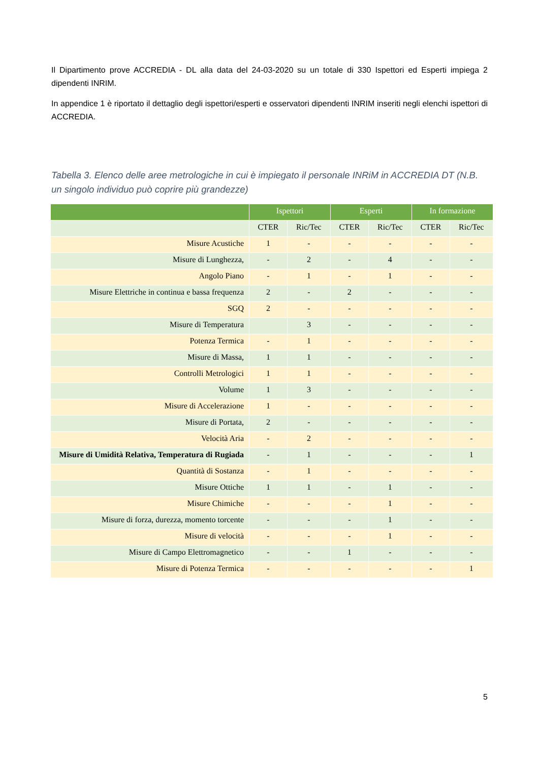Il Dipartimento prove ACCREDIA - DL alla data del 24-03-2020 su un totale di 330 Ispettori ed Esperti impiega 2 dipendenti INRIM.
In appendice 1 è riportato il dettaglio degli ispettori/esperti e osservatori dipendenti INRIM inseriti negli elenchi ispettori di ACCREDIA.
Tabella 3. Elenco delle aree metrologiche in cui è impiegato il personale INRiM in ACCREDIA DT (N.B. un singolo individuo può coprire più grandezze)
| | Ispettori | | Esperti | | In formazione | |
| --- | --- | --- | --- | --- | --- | --- |
| | CTER | Ric/Tec | CTER | Ric/Tec | CTER | Ric/Tec |
| Misure Acustiche | 1 | - | - | - | - | - |
| Misure di Lunghezza, | - | 2 | - | 4 | - | - |
| Angolo Piano | - | 1 | - | 1 | - | - |
| Misure Elettriche in continua e bassa frequenza | 2 | - | 2 | - | - | - |
| SGQ | 2 | - | - | - | - | - |
| Misure di Temperatura | | 3 | - | - | - | - |
| Potenza Termica | - | 1 | - | - | - | - |
| Misure di Massa, | 1 | 1 | - | - | - | - |
| Controlli Metrologici | 1 | 1 | - | - | - | - |
| Volume | 1 | 3 | - | - | - | - |
| Misure di Accelerazione | 1 | - | - | - | - | - |
| Misure di Portata, | 2 | - | - | - | - | - |
| Velocità Aria | - | 2 | - | - | - | - |
| Misure di Umidità Relativa, Temperatura di Rugiada | - | 1 | - | - | - | 1 |
| Quantità di Sostanza | - | 1 | - | - | - | - |
| Misure Ottiche | 1 | 1 | - | 1 | - | - |
| Misure Chimiche | - | - | - | 1 | - | - |
| Misure di forza, durezza, momento torcente | - | - | - | 1 | - | - |
| Misure di velocità | - | - | - | 1 | - | - |
| Misure di Campo Elettromagnetico | - | - | 1 | - | - | - |
| Misure di Potenza Termica | - | - | - | - | - | 1 |
5